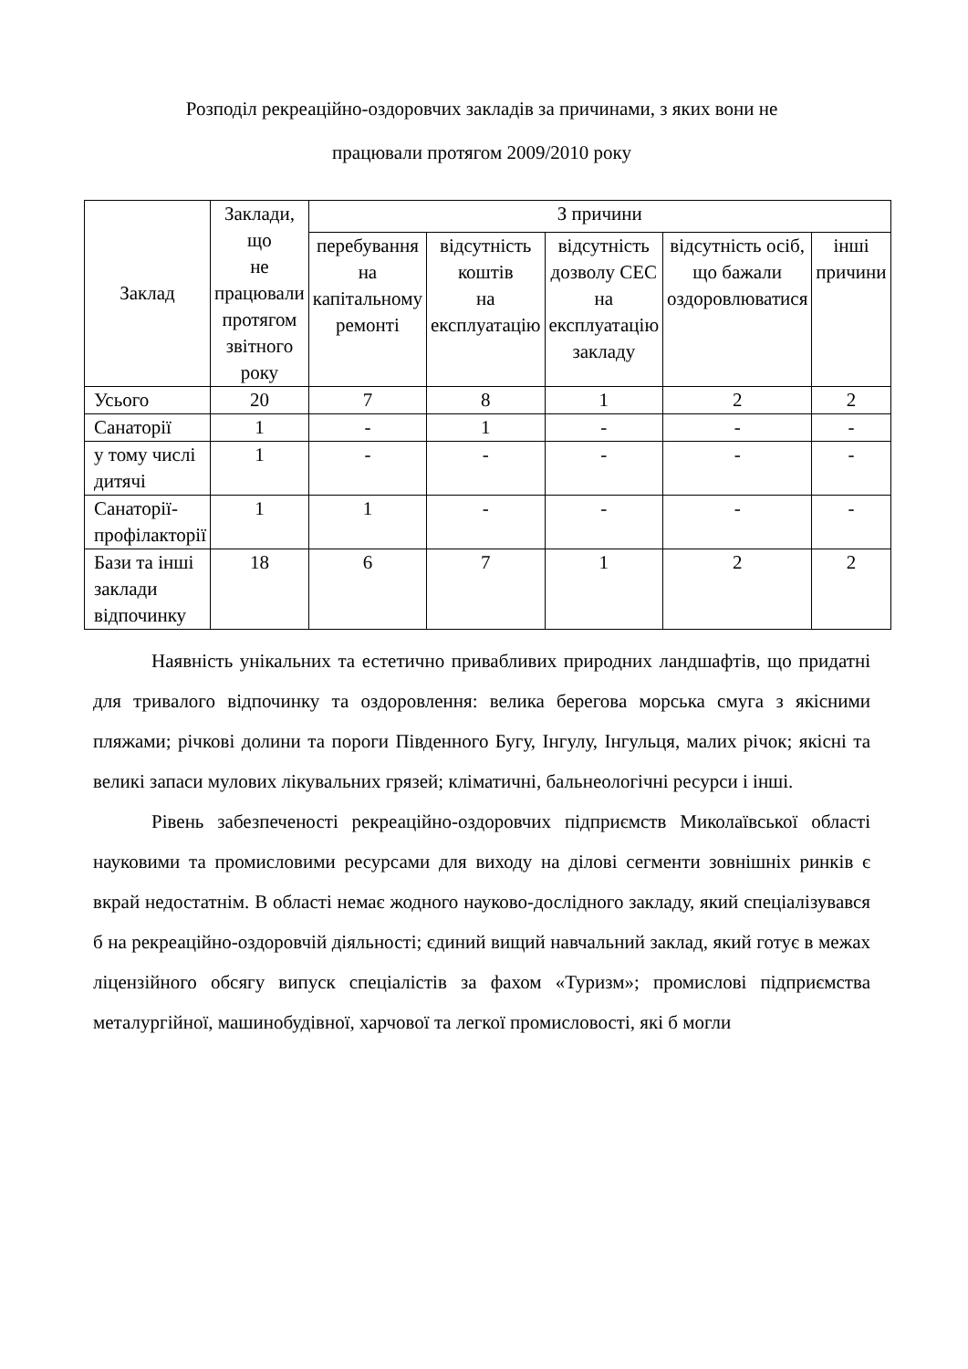Розподіл рекреаційно-оздоровчих закладів за причинами, з яких вони не
працювали протягом 2009/2010 року
| Заклад | Заклади, що не працювали протягом звітного року | З причини | | | | |
| --- | --- | --- | --- | --- | --- | --- |
| | | перебування на капітальному ремонті | відсутність коштів на експлуатацію | відсутність дозволу СЕС на експлуатацію закладу | відсутність осіб, що бажали оздоровлюватися | інші причини |
| Усього | 20 | 7 | 8 | 1 | 2 | 2 |
| Санаторії | 1 | - | 1 | - | - | - |
| у тому числі дитячі | 1 | - | - | - | - | - |
| Санаторії-профілакторії | 1 | 1 | - | - | - | - |
| Бази та інші заклади відпочинку | 18 | 6 | 7 | 1 | 2 | 2 |
Наявність унікальних та естетично привабливих природних ландшафтів, що придатні для тривалого відпочинку та оздоровлення: велика берегова морська смуга з якісними пляжами; річкові долини та пороги Південного Бугу, Інгулу, Інгульця, малих річок; якісні та великі запаси мулових лікувальних грязей; кліматичні, бальнеологічні ресурси і інші.
Рівень забезпеченості рекреаційно-оздоровчих підприємств Миколаївської області науковими та промисловими ресурсами для виходу на ділові сегменти зовнішніх ринків є вкрай недостатнім. В області немає жодного науково-дослідного закладу, який спеціалізувався б на рекреаційно-оздоровчій діяльності; єдиний вищий навчальний заклад, який готує в межах ліцензійного обсягу випуск спеціалістів за фахом «Туризм»; промислові підприємства металургійної, машинобудівної, харчової та легкої промисловості, які б могли